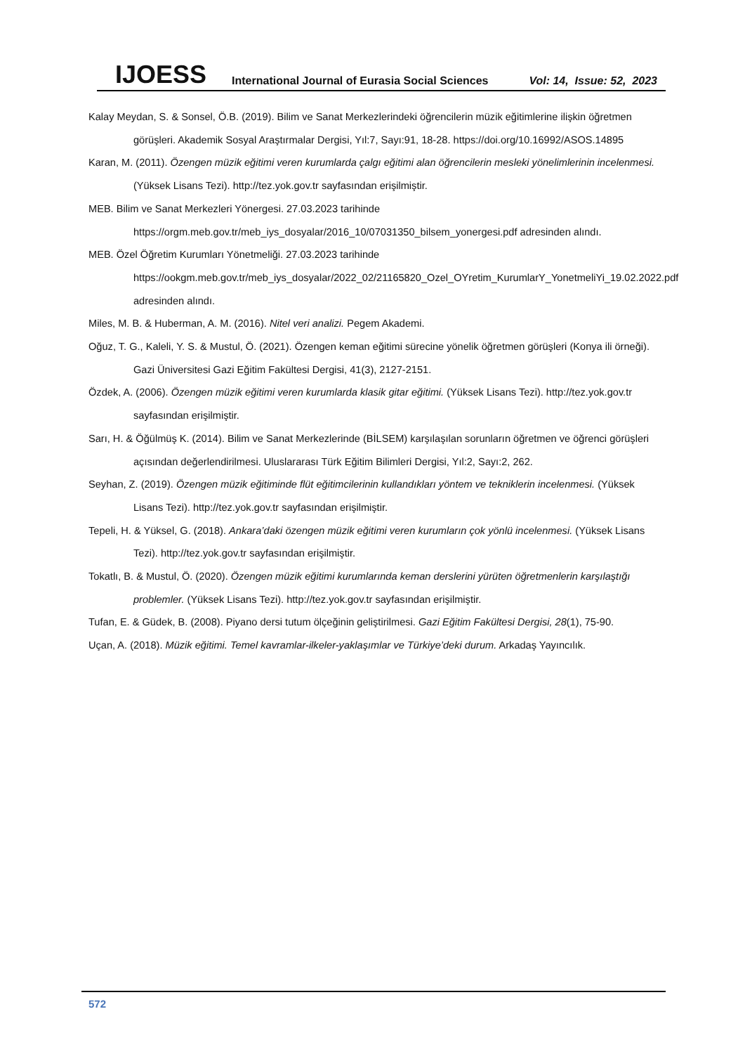IJOESS International Journal of Eurasia Social Sciences Vol: 14, Issue: 52, 2023
Kalay Meydan, S. & Sonsel, Ö.B. (2019). Bilim ve Sanat Merkezlerindeki öğrencilerin müzik eğitimlerine ilişkin öğretmen görüşleri. Akademik Sosyal Araştırmalar Dergisi, Yıl:7, Sayı:91, 18-28. https://doi.org/10.16992/ASOS.14895
Karan, M. (2011). Özengen müzik eğitimi veren kurumlarda çalgı eğitimi alan öğrencilerin mesleki yönelimlerinin incelenmesi. (Yüksek Lisans Tezi). http://tez.yok.gov.tr sayfasından erişilmiştir.
MEB. Bilim ve Sanat Merkezleri Yönergesi. 27.03.2023 tarihinde https://orgm.meb.gov.tr/meb_iys_dosyalar/2016_10/07031350_bilsem_yonergesi.pdf adresinden alındı.
MEB. Özel Öğretim Kurumları Yönetmeliği. 27.03.2023 tarihinde https://ookgm.meb.gov.tr/meb_iys_dosyalar/2022_02/21165820_Ozel_OYretim_KurumlarY_YonetmeliYi_19.02.2022.pdf adresinden alındı.
Miles, M. B. & Huberman, A. M. (2016). Nitel veri analizi. Pegem Akademi.
Oğuz, T. G., Kaleli, Y. S. & Mustul, Ö. (2021). Özengen keman eğitimi sürecine yönelik öğretmen görüşleri (Konya ili örneği). Gazi Üniversitesi Gazi Eğitim Fakültesi Dergisi, 41(3), 2127-2151.
Özdek, A. (2006). Özengen müzik eğitimi veren kurumlarda klasik gitar eğitimi. (Yüksek Lisans Tezi). http://tez.yok.gov.tr sayfasından erişilmiştir.
Sarı, H. & Öğülmüş K. (2014). Bilim ve Sanat Merkezlerinde (BİLSEM) karşılaşılan sorunların öğretmen ve öğrenci görüşleri açısından değerlendirilmesi. Uluslararası Türk Eğitim Bilimleri Dergisi, Yıl:2, Sayı:2, 262.
Seyhan, Z. (2019). Özengen müzik eğitiminde flüt eğitimcilerinin kullandıkları yöntem ve tekniklerin incelenmesi. (Yüksek Lisans Tezi). http://tez.yok.gov.tr sayfasından erişilmiştir.
Tepeli, H. & Yüksel, G. (2018). Ankara’daki özengen müzik eğitimi veren kurumların çok yönlü incelenmesi. (Yüksek Lisans Tezi). http://tez.yok.gov.tr sayfasından erişilmiştir.
Tokatlı, B. & Mustul, Ö. (2020). Özengen müzik eğitimi kurumlarında keman derslerini yürüten öğretmenlerin karşılaştığı problemler. (Yüksek Lisans Tezi). http://tez.yok.gov.tr sayfasından erişilmiştir.
Tufan, E. & Güdek, B. (2008). Piyano dersi tutum ölçeğinin geliştirilmesi. Gazi Eğitim Fakültesi Dergisi, 28(1), 75-90.
Uçan, A. (2018). Müzik eğitimi. Temel kavramlar-ilkeler-yaklaşımlar ve Türkiye’deki durum. Arkadaş Yayıncılık.
572